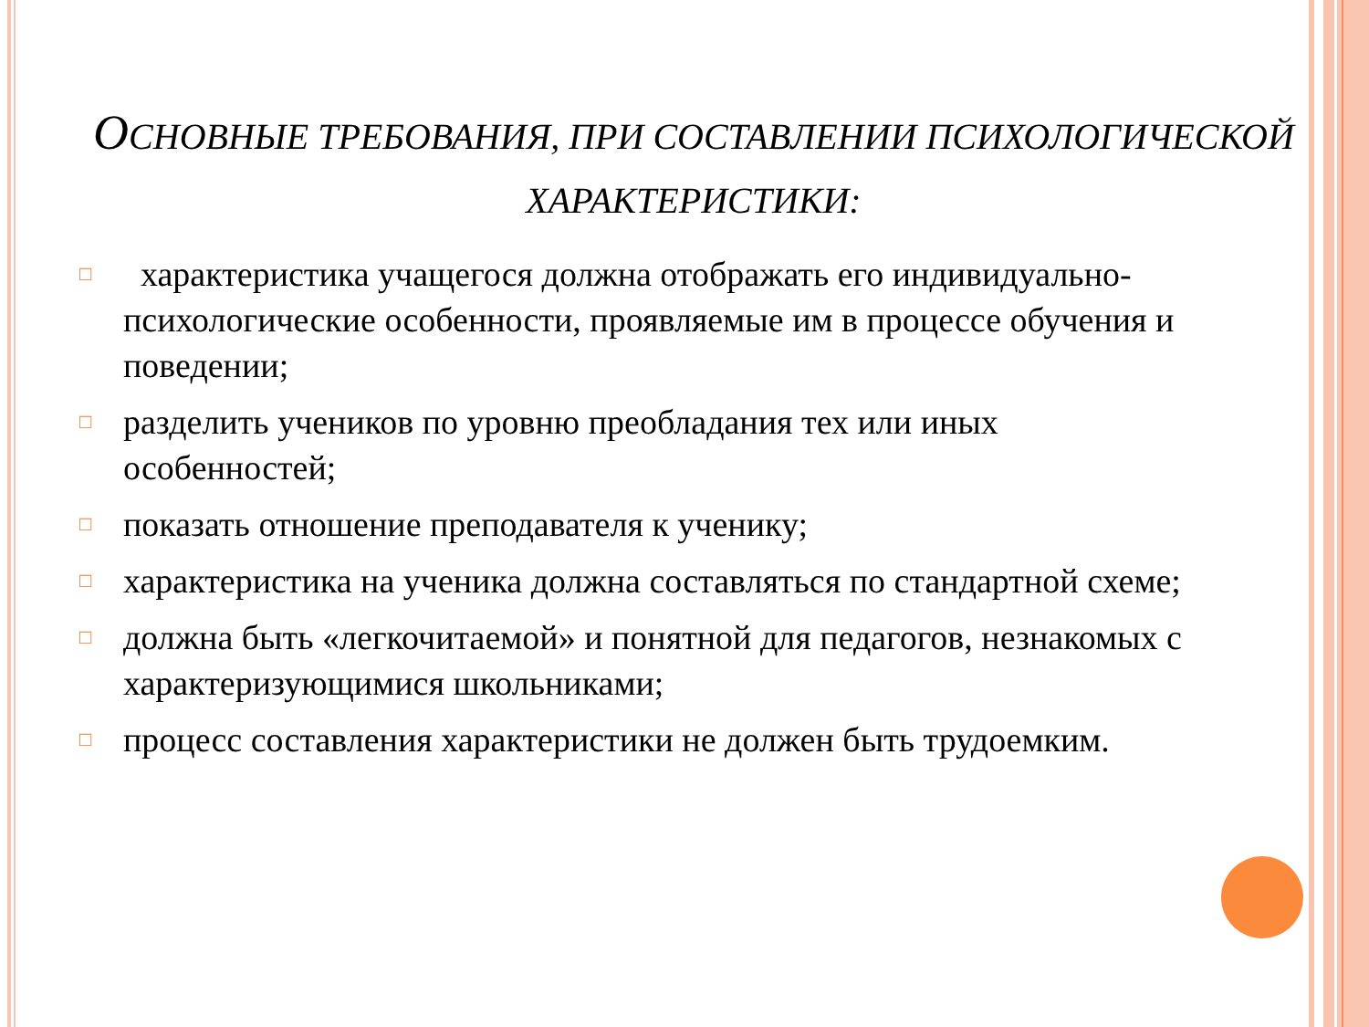ОСНОВНЫЕ ТРЕБОВАНИЯ, ПРИ СОСТАВЛЕНИИ ПСИХОЛОГИЧЕСКОЙ ХАРАКТЕРИСТИКИ:
□ характеристика учащегося должна отображать его индивидуально-психологические особенности, проявляемые им в процессе обучения и поведении;
□ разделить учеников по уровню преобладания тех или иных особенностей;
□ показать отношение преподавателя к ученику;
□ характеристика на ученика должна составляться по стандартной схеме;
□ должна быть «легкочитаемой» и понятной для педагогов, незнакомых с характеризующимися школьниками;
□ процесс составления характеристики не должен быть трудоемким.